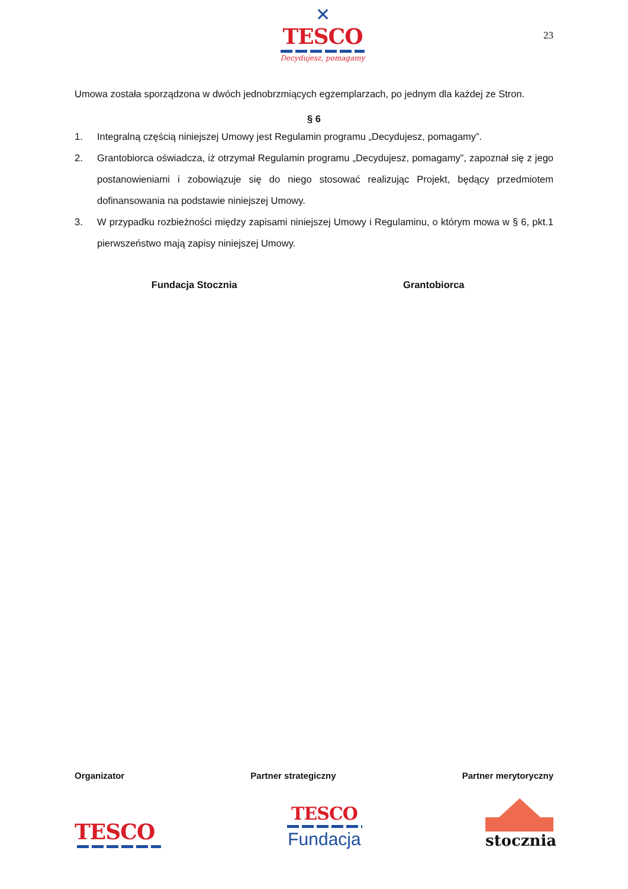✕
TESCO
Decydujesz, pomagamy
23
Umowa została sporządzona w dwóch jednobrzmiących egzemplarzach, po jednym dla każdej ze Stron.
§ 6
1. Integralną częścią niniejszej Umowy jest Regulamin programu „Decydujesz, pomagamy”.
2. Grantobiorca oświadcza, iż otrzymał Regulamin programu „Decydujesz, pomagamy”, zapoznał się z jego postanowieniami i zobowiązuje się do niego stosować realizując Projekt, będący przedmiotem dofinansowania na podstawie niniejszej Umowy.
3. W przypadku rozbieżności między zapisami niniejszej Umowy i Regulaminu, o którym mowa w § 6, pkt.1 pierwszeństwo mają zapisy niniejszej Umowy.
Fundacja Stocznia Grantobiorca
Organizator Partner strategiczny Partner merytoryczny
TESCO
TESCO
Fundacja
stocznia